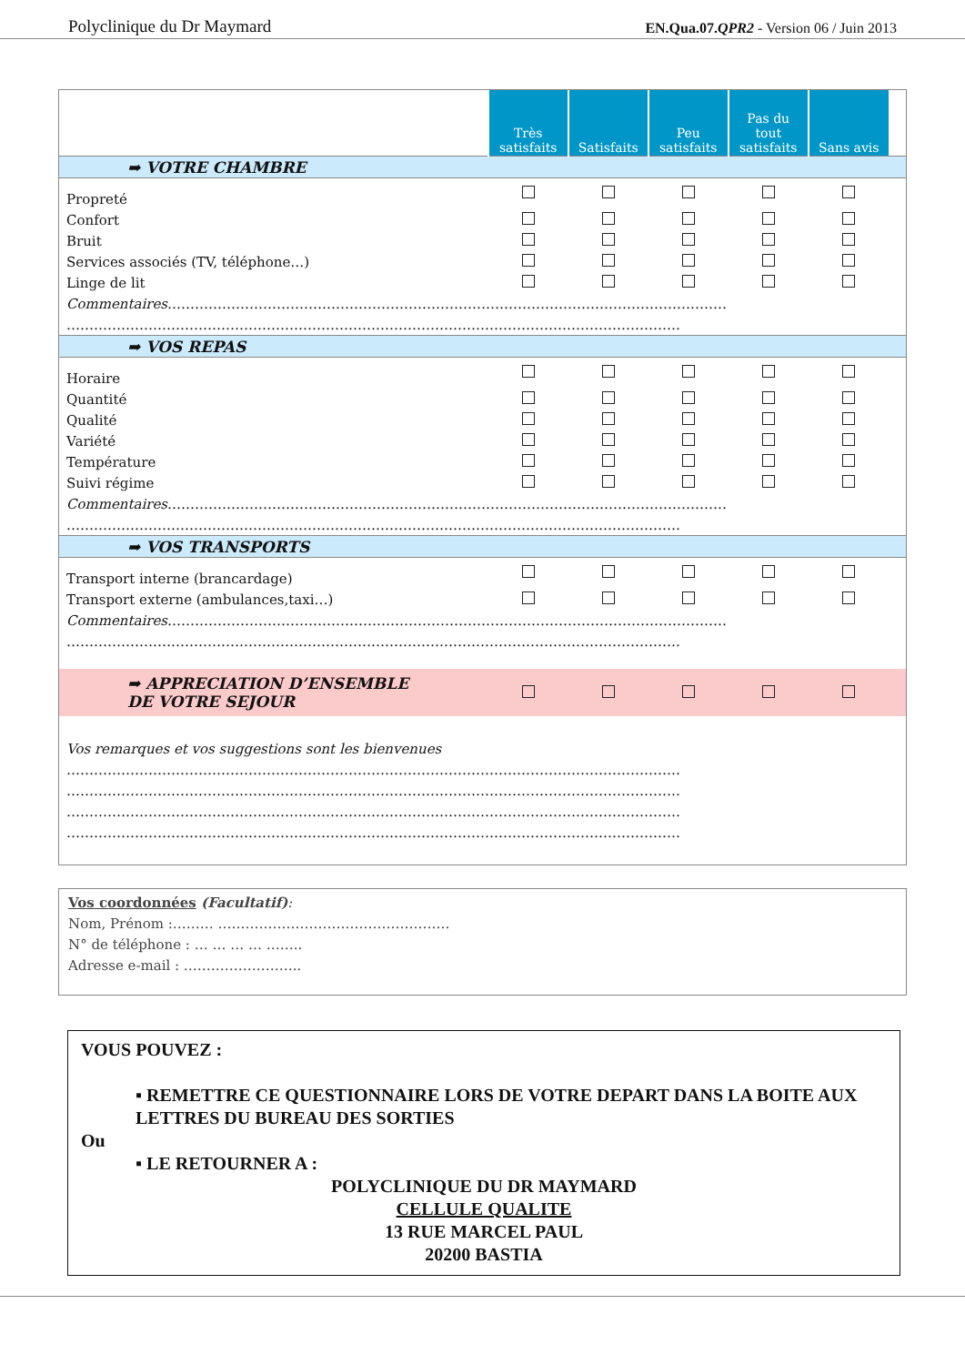Polyclinique du Dr Maymard EN.Qua.07.QPR2 - Version 06 / Juin 2013
| | Très satisfaits | Satisfaits | Peu satisfaits | Pas du tout satisfaits | Sans avis | |
| ➡ VOTRE CHAMBRE | | | | | | |
| Propreté | | | | | | |
| Confort | | | | | | |
| Bruit | | | | | | |
| Services associés (TV, téléphone…) | | | | | | |
| Linge de lit | | | | | | |
| Commentaires …………………………………………………………………………………………………………… | | | | | | |
| ……………………………………………………………………………………………………………………… | | | | | | |
| ➡ VOS REPAS | | | | | | |
| Horaire | | | | | | |
| Quantité | | | | | | |
| Qualité | | | | | | |
| Variété | | | | | | |
| Température | | | | | | |
| Suivi régime | | | | | | |
| Commentaires …………………………………………………………………………………………………………… | | | | | | |
| ……………………………………………………………………………………………………………………… | | | | | | |
| ➡ VOS TRANSPORTS | | | | | | |
| Transport interne (brancardage) | | | | | | |
| Transport externe (ambulances,taxi…) | | | | | | |
| Commentaires …………………………………………………………………………………………………………… | | | | | | |
| ……………………………………………………………………………………………………………………… | | | | | | |
| ➡ APPRECIATION D’ENSEMBLE DE VOTRE SEJOUR | | | | | | |
| Vos remarques et vos suggestions sont les bienvenues | | | | | | |
| ……………………………………………………………………………………………………………………… | | | | | | |
| ……………………………………………………………………………………………………………………… | | | | | | |
| ……………………………………………………………………………………………………………………… | | | | | | |
| ……………………………………………………………………………………………………………………… | | | | | | |
Vos coordonnées (Facultatif):
Nom, Prénom :……… ……………………………………………
N° de téléphone : … … … … ……..
Adresse e-mail : ……………………..
VOUS POUVEZ :
▪ REMETTRE CE QUESTIONNAIRE LORS DE VOTRE DEPART DANS LA BOITE AUX LETTRES DU BUREAU DES SORTIES
Ou
▪ LE RETOURNER A :
POLYCLINIQUE DU DR MAYMARD
CELLULE QUALITE
13 RUE MARCEL PAUL
20200 BASTIA